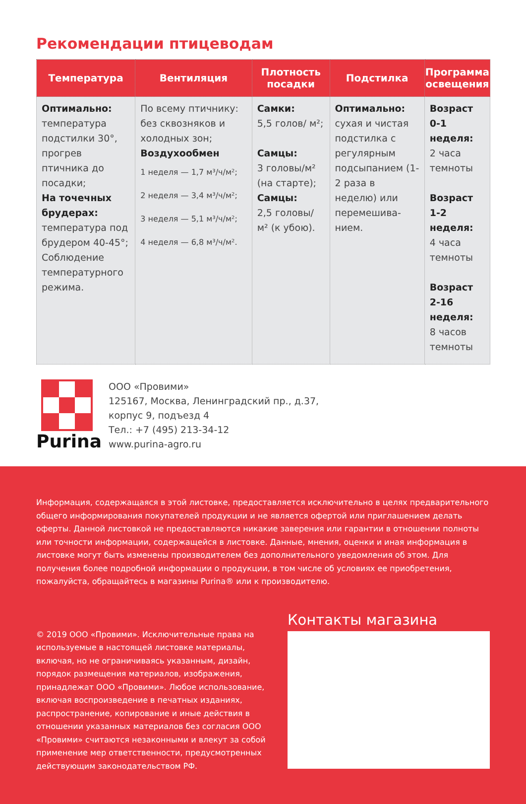Рекомендации птицеводам
| Температура | Вентиляция | Плотность посадки | Подстилка | Программа освещения |
| --- | --- | --- | --- | --- |
| Оптимально: температура подстилки 30°, прогрев птичника до посадки; На точечных брудерах: температура под брудером 40-45°; Соблюдение температурного режима. | По всему птичнику: без сквозняков и холодных зон; Воздухообмен 1 неделя — 1,7 м³/ч/м²; 2 неделя — 3,4 м³/ч/м²; 3 неделя — 5,1 м³/ч/м²; 4 неделя — 6,8 м³/ч/м². | Самки: 5,5 голов/ м²; Самцы: 3 головы/м² (на старте); Самцы: 2,5 головы/ м² (к убою). | Оптимально: сухая и чистая подстилка с регулярным подсыпанием (1-2 раза в неделю) или перемешива-нием. | Возраст 0-1 неделя: 2 часа темноты Возраст 1-2 неделя: 4 часа темноты Возраст 2-16 неделя: 8 часов темноты |
Purina
ООО «Провими»
125167, Москва, Ленинградский пр., д.37,
корпус 9, подъезд 4
Тел.: +7 (495) 213-34-12
www.purina-agro.ru
Информация, содержащаяся в этой листовке, предоставляется исключительно в целях предварительного общего информирования покупателей продукции и не является офертой или приглашением делать оферты. Данной листовкой не предоставляются никакие заверения или гарантии в отношении полноты или точности информации, содержащейся в листовке. Данные, мнения, оценки и иная информация в листовке могут быть изменены производителем без дополнительного уведомления об этом. Для получения более подробной информации о продукции, в том числе об условиях ее приобретения, пожалуйста, обращайтесь в магазины Purina® или к производителю.
© 2019 ООО «Провими». Исключительные права на используемые в настоящей листовке материалы, включая, но не ограничиваясь указанным, дизайн, порядок размещения материалов, изображения, принадлежат ООО «Провими». Любое использование, включая воспроизведение в печатных изданиях, распространение, копирование и иные действия в отношении указанных материалов без согласия ООО «Провими» считаются незаконными и влекут за собой применение мер ответственности, предусмотренных действующим законодательством РФ.
Контакты магазина